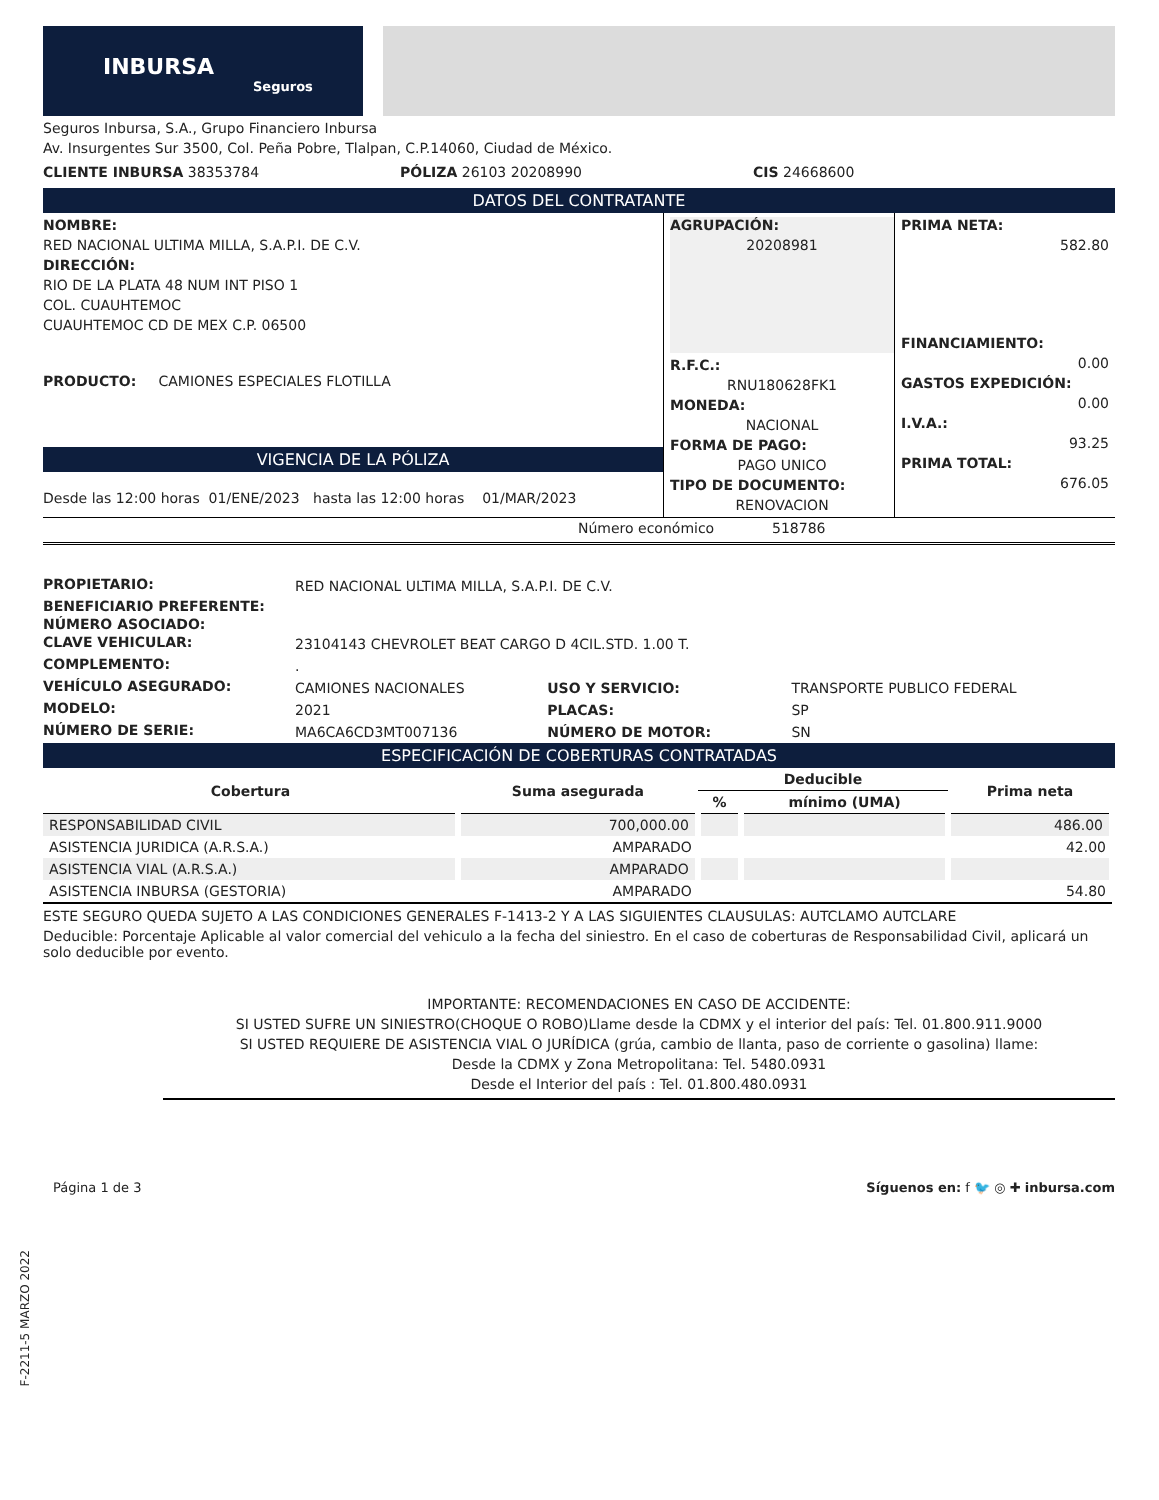INBURSA
Seguros
Seguros Inbursa, S.A., Grupo Financiero Inbursa
Av. Insurgentes Sur 3500, Col. Peña Pobre, Tlalpan, C.P.14060, Ciudad de México.
CLIENTE INBURSA 38353784 PÓLIZA 26103 20208990 CIS 24668600
DATOS DEL CONTRATANTE
NOMBRE:
RED NACIONAL ULTIMA MILLA, S.A.P.I. DE C.V.
DIRECCIÓN:
RIO DE LA PLATA 48 NUM INT PISO 1
COL. CUAUHTEMOC
CUAUHTEMOC CD DE MEX C.P. 06500
PRODUCTO: CAMIONES ESPECIALES FLOTILLA
VIGENCIA DE LA PÓLIZA
Desde las 12:00 horas 01/ENE/2023 hasta las 12:00 horas 01/MAR/2023
AGRUPACIÓN:
20208981
R.F.C.:
RNU180628FK1
MONEDA:
NACIONAL
FORMA DE PAGO:
PAGO UNICO
TIPO DE DOCUMENTO:
RENOVACION
PRIMA NETA:
582.80
FINANCIAMIENTO:
0.00
GASTOS EXPEDICIÓN:
0.00
I.V.A.:
93.25
PRIMA TOTAL:
676.05
Número económico 518786
| PROPIETARIO: | RED NACIONAL ULTIMA MILLA, S.A.P.I. DE C.V. | | |
| BENEFICIARIO PREFERENTE: | | | |
| NÚMERO ASOCIADO: | | | |
| CLAVE VEHICULAR: | 23104143 CHEVROLET BEAT CARGO D 4CIL.STD. 1.00 T. | | |
| COMPLEMENTO: | . | | |
| VEHÍCULO ASEGURADO: | CAMIONES NACIONALES | USO Y SERVICIO: | TRANSPORTE PUBLICO FEDERAL |
| MODELO: | 2021 | PLACAS: | SP |
| NÚMERO DE SERIE: | MA6CA6CD3MT007136 | NÚMERO DE MOTOR: | SN |
ESPECIFICACIÓN DE COBERTURAS CONTRATADAS
| Cobertura | Suma asegurada | Deducible | | Prima neta |
| --- | --- | --- | --- | --- |
| | | % | mínimo (UMA) | |
| RESPONSABILIDAD CIVIL | 700,000.00 | | | 486.00 |
| ASISTENCIA JURIDICA (A.R.S.A.) | AMPARADO | | | 42.00 |
| ASISTENCIA VIAL (A.R.S.A.) | AMPARADO | | | |
| ASISTENCIA INBURSA (GESTORIA) | AMPARADO | | | 54.80 |
ESTE SEGURO QUEDA SUJETO A LAS CONDICIONES GENERALES F-1413-2 Y A LAS SIGUIENTES CLAUSULAS: AUTCLAMO AUTCLARE
Deducible: Porcentaje Aplicable al valor comercial del vehiculo a la fecha del siniestro. En el caso de coberturas de Responsabilidad Civil, aplicará un solo deducible por evento.
IMPORTANTE: RECOMENDACIONES EN CASO DE ACCIDENTE:
SI USTED SUFRE UN SINIESTRO(CHOQUE O ROBO)Llame desde la CDMX y el interior del país: Tel. 01.800.911.9000
SI USTED REQUIERE DE ASISTENCIA VIAL O JURÍDICA (grúa, cambio de llanta, paso de corriente o gasolina) llame:
Desde la CDMX y Zona Metropolitana: Tel. 5480.0931
Desde el Interior del país : Tel. 01.800.480.0931
Página 1 de 3 Síguenos en: f 🐦 ◎ ✚ inbursa.com
F-2211-5 MARZO 2022